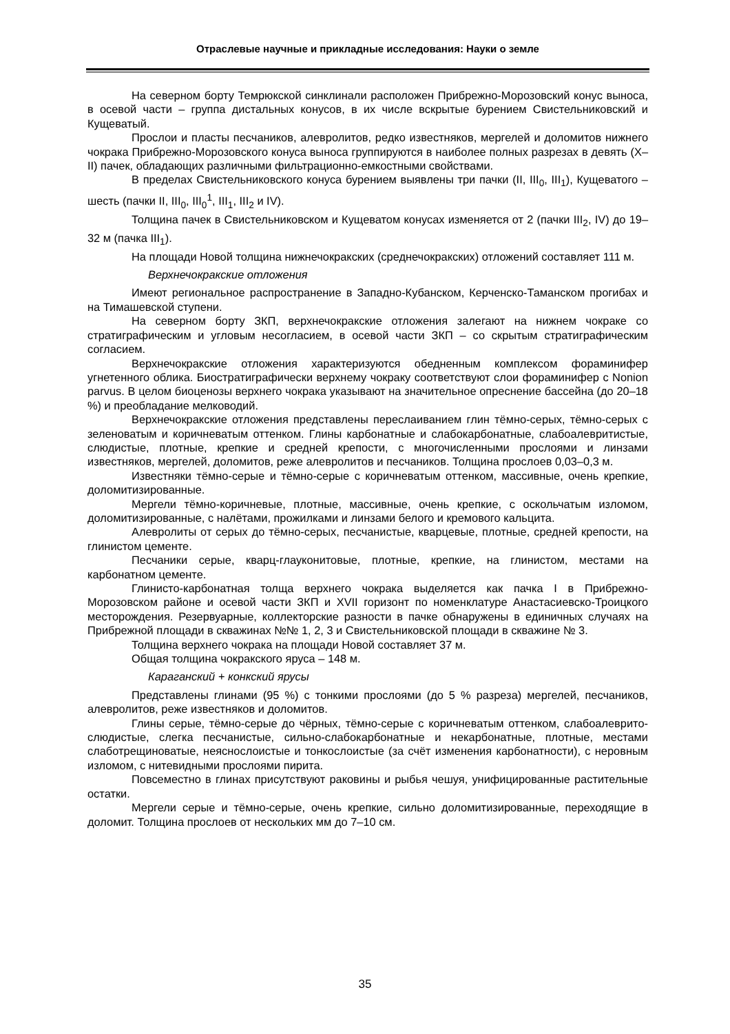Отраслевые научные и прикладные исследования: Науки о земле
На северном борту Темрюкской синклинали расположен Прибрежно-Морозовский конус выноса, в осевой части – группа дистальных конусов, в их числе вскрытые бурением Свистельниковский и Кущеватый.
Прослои и пласты песчаников, алевролитов, редко известняков, мергелей и доломитов нижнего чокрака Прибрежно-Морозовского конуса выноса группируются в наиболее полных разрезах в девять (X–II) пачек, обладающих различными фильтрационно-емкостными свойствами.
В пределах Свистельниковского конуса бурением выявлены три пачки (II, III<sub>0</sub>, III<sub>1</sub>), Кущеватого – шесть (пачки II, III<sub>0</sub>, III<sub>0</sub><sup>1</sup>, III<sub>1</sub>, III<sub>2</sub> и IV).
Толщина пачек в Свистельниковском и Кущеватом конусах изменяется от 2 (пачки III<sub>2</sub>, IV) до 19–32 м (пачка III<sub>1</sub>).
На площади Новой толщина нижнечокракских (среднечокракских) отложений составляет 111 м.
Верхнечокракские отложения
Имеют региональное распространение в Западно-Кубанском, Керченско-Таманском прогибах и на Тимашевской ступени.
На северном борту ЗКП, верхнечокракские отложения залегают на нижнем чокраке со стратиграфическим и угловым несогласием, в осевой части ЗКП – со скрытым стратиграфическим согласием.
Верхнечокракские отложения характеризуются обедненным комплексом фораминифер угнетенного облика. Биостратиграфически верхнему чокраку соответствуют слои фораминифер с Nonion parvus. В целом биоценозы верхнего чокрака указывают на значительное опреснение бассейна (до 20–18 %) и преобладание мелководий.
Верхнечокракские отложения представлены переслаиванием глин тёмно-серых, тёмно-серых с зеленоватым и коричневатым оттенком. Глины карбонатные и слабокарбонатные, слабоалевритистые, слюдистые, плотные, крепкие и средней крепости, с многочисленными прослоями и линзами известняков, мергелей, доломитов, реже алевролитов и песчаников. Толщина прослоев 0,03–0,3 м.
Известняки тёмно-серые и тёмно-серые с коричневатым оттенком, массивные, очень крепкие, доломитизированные.
Мергели тёмно-коричневые, плотные, массивные, очень крепкие, с оскольчатым изломом, доломитизированные, с налётами, прожилками и линзами белого и кремового кальцита.
Алевролиты от серых до тёмно-серых, песчанистые, кварцевые, плотные, средней крепости, на глинистом цементе.
Песчаники серые, кварц-глауконитовые, плотные, крепкие, на глинистом, местами на карбонатном цементе.
Глинисто-карбонатная толща верхнего чокрака выделяется как пачка I в Прибрежно-Морозовском районе и осевой части ЗКП и XVII горизонт по номенклатуре Анастасиевско-Троицкого месторождения. Резервуарные, коллекторские разности в пачке обнаружены в единичных случаях на Прибрежной площади в скважинах №№ 1, 2, 3 и Свистельниковской площади в скважине № 3.
Толщина верхнего чокрака на площади Новой составляет 37 м.
Общая толщина чокракского яруса – 148 м.
Караганский + конкский ярусы
Представлены глинами (95 %) с тонкими прослоями (до 5 % разреза) мергелей, песчаников, алевролитов, реже известняков и доломитов.
Глины серые, тёмно-серые до чёрных, тёмно-серые с коричневатым оттенком, слабоалеврито-слюдистые, слегка песчанистые, сильно-слабокарбонатные и некарбонатные, плотные, местами слаботрещиноватые, неяснослоистые и тонкослоистые (за счёт изменения карбонатности), с неровным изломом, с нитевидными прослоями пирита.
Повсеместно в глинах присутствуют раковины и рыбья чешуя, унифицированные растительные остатки.
Мергели серые и тёмно-серые, очень крепкие, сильно доломитизированные, переходящие в доломит. Толщина прослоев от нескольких мм до 7–10 см.
35